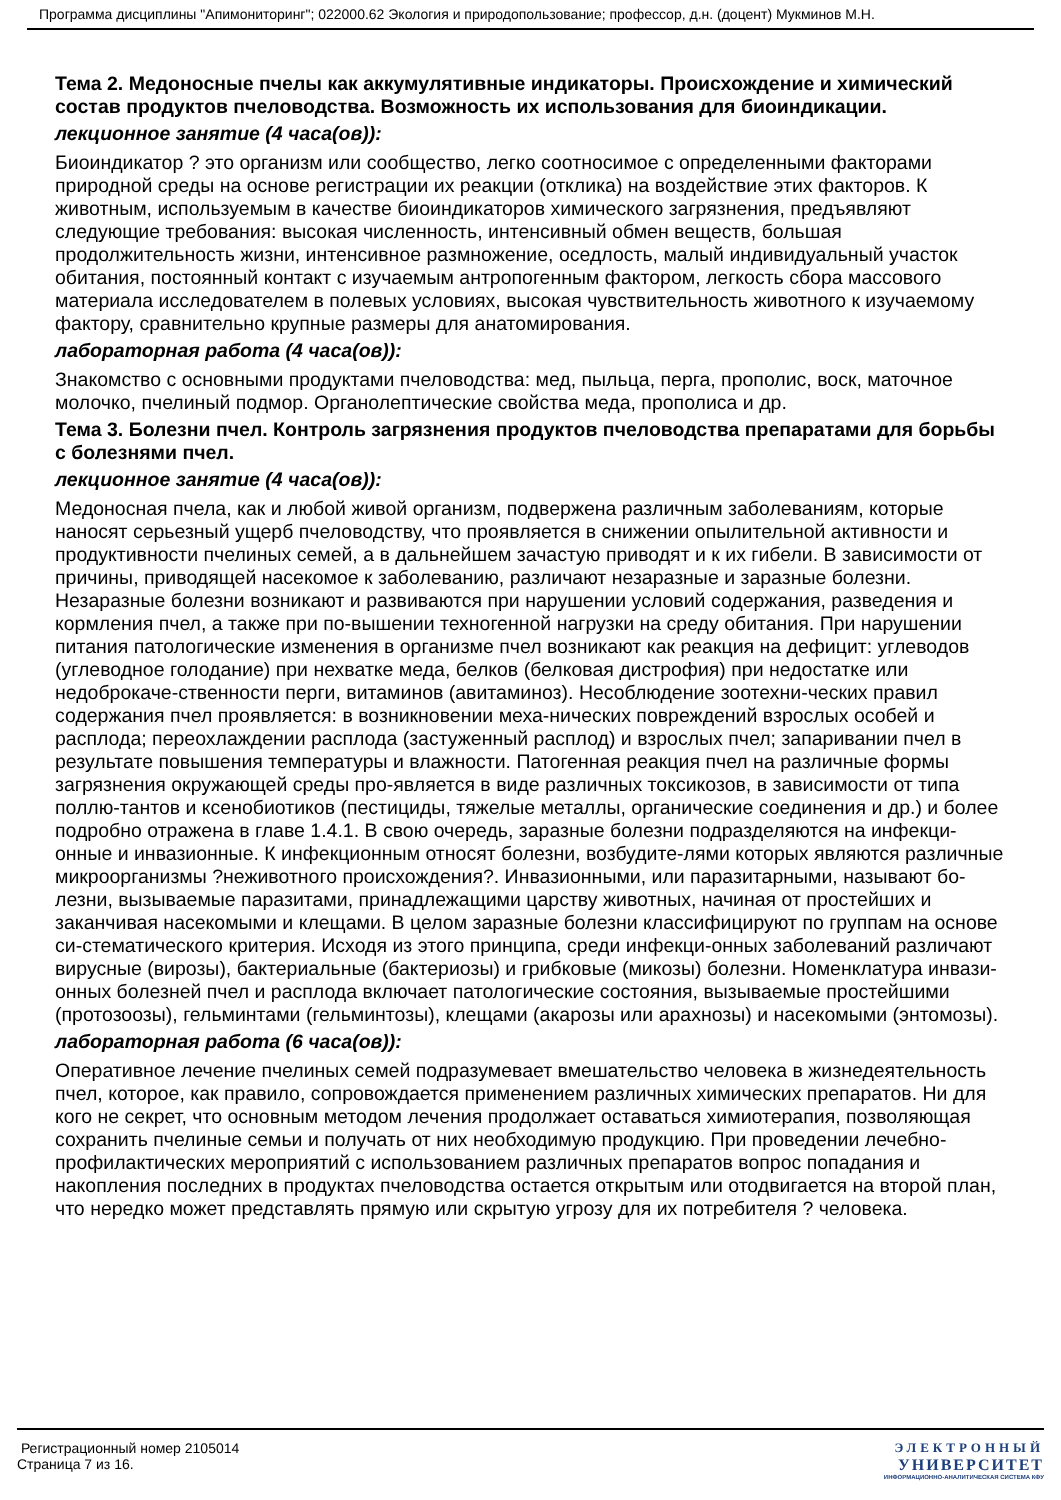Программа дисциплины "Апимониторинг"; 022000.62 Экология и природопользование; профессор, д.н. (доцент) Мукминов М.Н.
Тема 2. Медоносные пчелы как аккумулятивные индикаторы. Происхождение и химический состав продуктов пчеловодства. Возможность их использования для биоиндикации.
лекционное занятие (4 часа(ов)):
Биоиндикатор ? это организм или сообщество, легко соотносимое с определенными факторами природной среды на основе регистрации их реакции (отклика) на воздействие этих факторов. К животным, используемым в качестве биоиндикаторов химического загрязнения, предъявляют следующие требования: высокая численность, интенсивный обмен веществ, большая продолжительность жизни, интенсивное размножение, оседлость, малый индивидуальный участок обитания, постоянный контакт с изучаемым антропогенным фактором, легкость сбора массового материала исследователем в полевых условиях, высокая чувствительность животного к изучаемому фактору, сравнительно крупные размеры для анатомирования.
лабораторная работа (4 часа(ов)):
Знакомство с основными продуктами пчеловодства: мед, пыльца, перга, прополис, воск, маточное молочко, пчелиный подмор. Органолептические свойства меда, прополиса и др.
Тема 3. Болезни пчел. Контроль загрязнения продуктов пчеловодства препаратами для борьбы с болезнями пчел.
лекционное занятие (4 часа(ов)):
Медоносная пчела, как и любой живой организм, подвержена различным заболеваниям, которые наносят серьезный ущерб пчеловодству, что проявляется в снижении опылительной активности и продуктивности пчелиных семей, а в дальнейшем зачастую приводят и к их гибели. В зависимости от причины, приводящей насекомое к заболеванию, различают незаразные и заразные болезни. Незаразные болезни возникают и развиваются при нарушении условий содержания, разведения и кормления пчел, а также при по-вышении техногенной нагрузки на среду обитания. При нарушении питания патологические изменения в организме пчел возникают как реакция на дефицит: углеводов (углеводное голодание) при нехватке меда, белков (белковая дистрофия) при недостатке или недоброкаче-ственности перги, витаминов (авитаминоз). Несоблюдение зоотехни-ческих правил содержания пчел проявляется: в возникновении меха-нических повреждений взрослых особей и расплода; переохлаждении расплода (застуженный расплод) и взрослых пчел; запаривании пчел в результате повышения температуры и влажности. Патогенная реакция пчел на различные формы загрязнения окружающей среды про-является в виде различных токсикозов, в зависимости от типа поллю-тантов и ксенобиотиков (пестициды, тяжелые металлы, органические соединения и др.) и более подробно отражена в главе 1.4.1. В свою очередь, заразные болезни подразделяются на инфекци-онные и инвазионные. К инфекционным относят болезни, возбудите-лями которых являются различные микроорганизмы ?неживотного происхождения?. Инвазионными, или паразитарными, называют бо-лезни, вызываемые паразитами, принадлежащими царству животных, начиная от простейших и заканчивая насекомыми и клещами. В целом заразные болезни классифицируют по группам на основе си-стематического критерия. Исходя из этого принципа, среди инфекци-онных заболеваний различают вирусные (вирозы), бактериальные (бактериозы) и грибковые (микозы) болезни. Номенклатура инвази-онных болезней пчел и расплода включает патологические состояния, вызываемые простейшими (протозоозы), гельминтами (гельминтозы), клещами (акарозы или арахнозы) и насекомыми (энтомозы).
лабораторная работа (6 часа(ов)):
Оперативное лечение пчелиных семей подразумевает вмешательство человека в жизнедеятельность пчел, которое, как правило, сопровождается применением различных химических препаратов. Ни для кого не секрет, что основным методом лечения продолжает оставаться химиотерапия, позволяющая сохранить пчелиные семьи и получать от них необходимую продукцию. При проведении лечебно-профилактических мероприятий с использованием различных препаратов вопрос попадания и накопления последних в продуктах пчеловодства остается открытым или отодвигается на второй план, что нередко может представлять прямую или скрытую угрозу для их потребителя ? человека.
Регистрационный номер 2105014
Страница 7 из 16.
ЭЛЕКТРОННЫЙ
УНИВЕРСИТЕТ
ИНФОРМАЦИОННО-АНАЛИТИЧЕСКАЯ СИСТЕМА КФУ